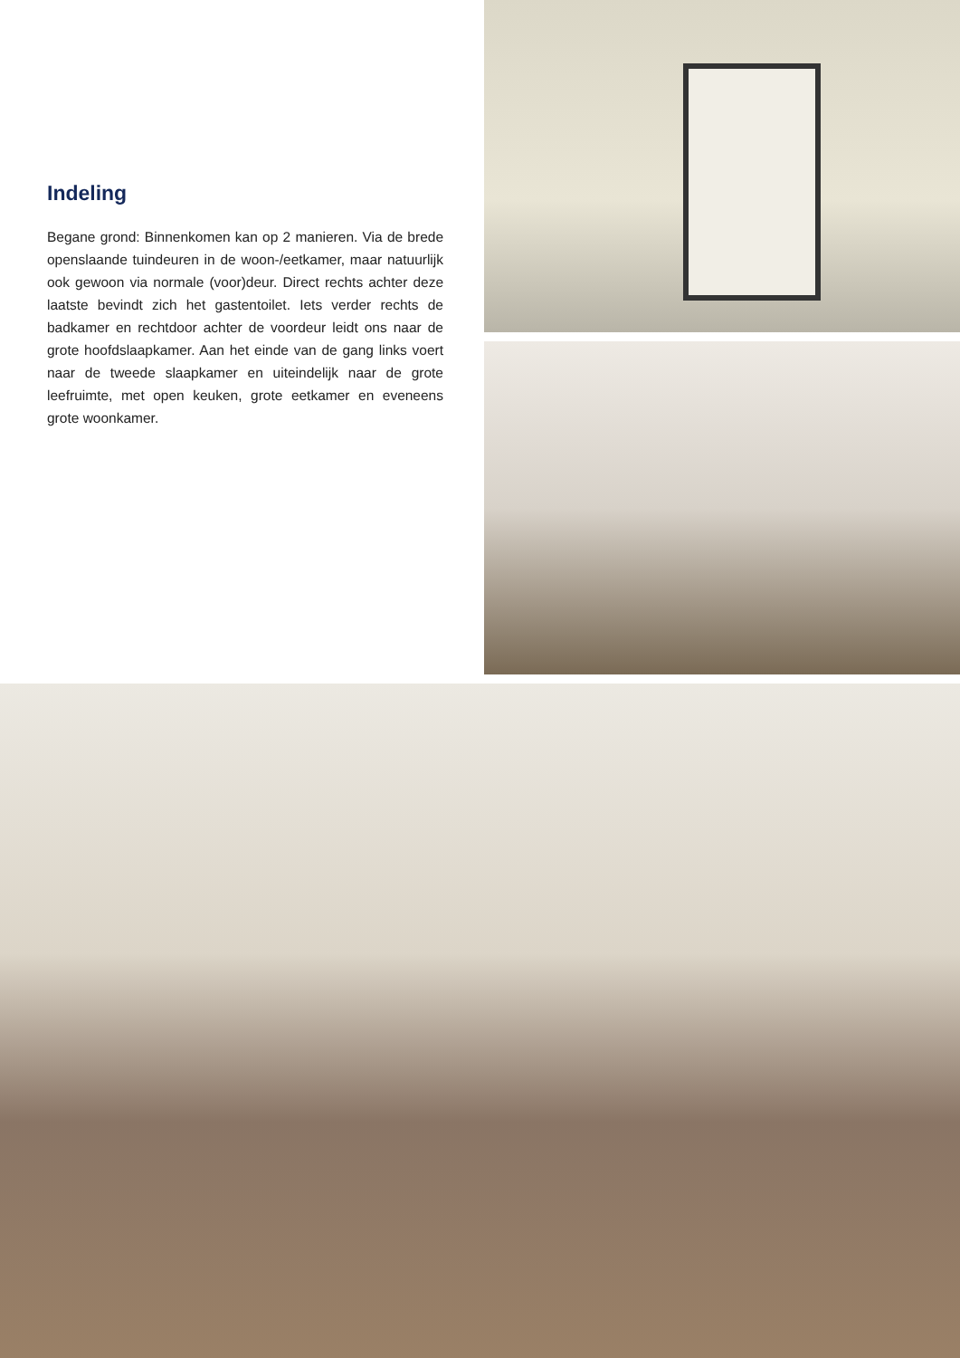Indeling
Begane grond: Binnenkomen kan op 2 manieren. Via de brede openslaande tuindeuren in de woon-/eetkamer, maar natuurlijk ook gewoon via normale (voor)deur. Direct rechts achter deze laatste bevindt zich het gastentoilet. Iets verder rechts de badkamer en rechtdoor achter de voordeur leidt ons naar de grote hoofdslaapkamer. Aan het einde van de gang links voert naar de tweede slaapkamer en uiteindelijk naar de grote leefruimte, met open keuken, grote eetkamer en eveneens grote woonkamer.